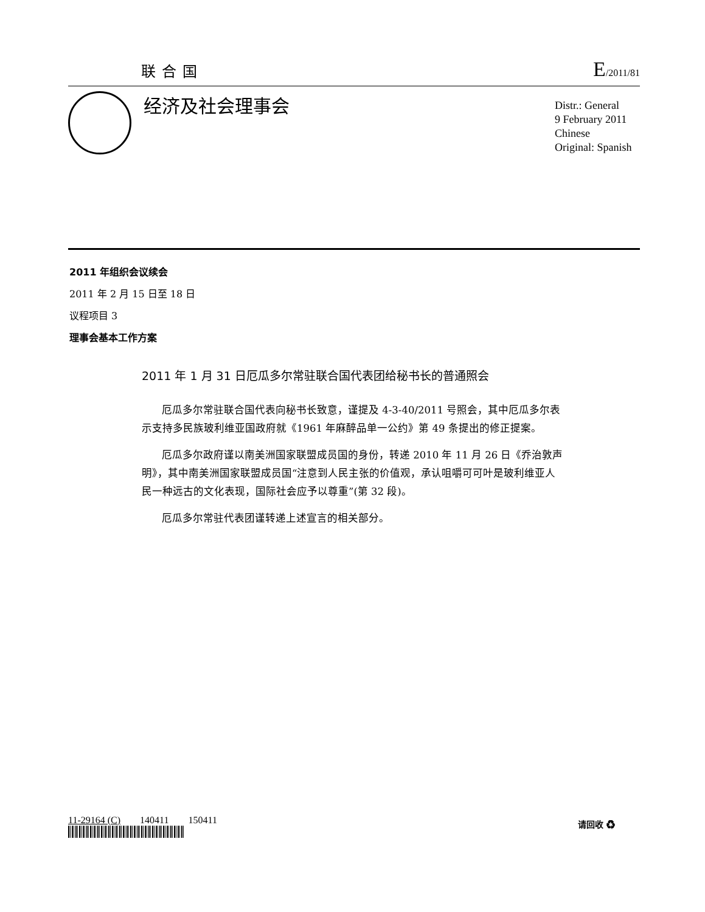联合国
E/2011/81
经济及社会理事会
Distr.: General
9 February 2011
Chinese
Original: Spanish
2011 年组织会议续会
2011 年 2 月 15 日至 18 日
议程项目 3
理事会基本工作方案
2011 年 1 月 31 日厄瓜多尔常驻联合国代表团给秘书长的普通照会
厄瓜多尔常驻联合国代表向秘书长致意，谨提及 4-3-40/2011 号照会，其中厄瓜多尔表示支持多民族玻利维亚国政府就《1961 年麻醉品单一公约》第 49 条提出的修正提案。
厄瓜多尔政府谨以南美洲国家联盟成员国的身份，转递 2010 年 11 月 26 日《乔治敦声明》，其中南美洲国家联盟成员国“注意到人民主张的价值观，承认咀嚼可可叶是玻利维亚人民一种远古的文化表现，国际社会应予以尊重”(第 32 段)。
厄瓜多尔常驻代表团谨转递上述宣言的相关部分。
11-29164 (C) 140411 150411
请回收 ♻